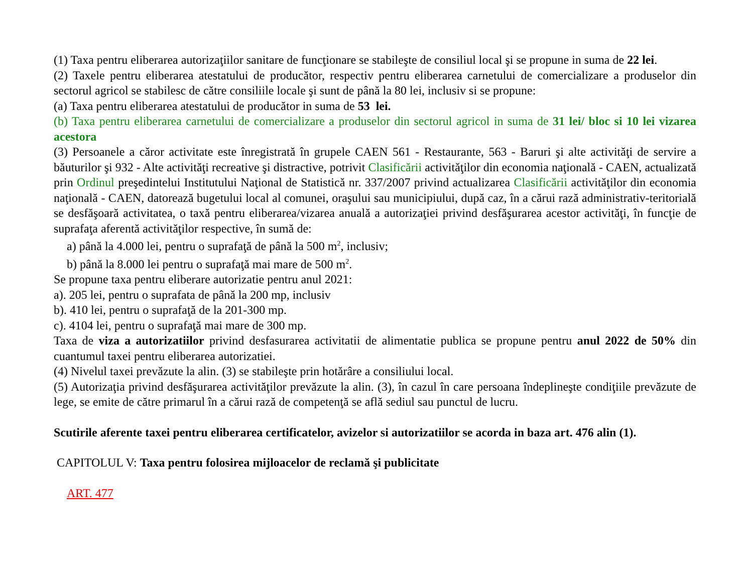(1) Taxa pentru eliberarea autorizaţiilor sanitare de funcţionare se stabileşte de consiliul local şi se propune in suma de 22 lei.
(2) Taxele pentru eliberarea atestatului de producător, respectiv pentru eliberarea carnetului de comercializare a produselor din sectorul agricol se stabilesc de către consiliile locale şi sunt de până la 80 lei, inclusiv si se propune:
(a) Taxa pentru eliberarea atestatului de producător in suma de 53 lei.
(b) Taxa pentru eliberarea carnetului de comercializare a produselor din sectorul agricol in suma de 31 lei/ bloc si 10 lei vizarea acestora
(3) Persoanele a căror activitate este înregistrată în grupele CAEN 561 - Restaurante, 563 - Baruri şi alte activităţi de servire a băuturilor şi 932 - Alte activităţi recreative şi distractive, potrivit Clasificării activităţilor din economia naţională - CAEN, actualizată prin Ordinul preşedintelui Institutului Naţional de Statistică nr. 337/2007 privind actualizarea Clasificării activităţilor din economia naţională - CAEN, datorează bugetului local al comunei, oraşului sau municipiului, după caz, în a cărui rază administrativ-teritorială se desfăşoară activitatea, o taxă pentru eliberarea/vizarea anuală a autorizaţiei privind desfăşurarea acestor activităţi, în funcţie de suprafaţa aferentă activităţilor respective, în sumă de:
a) până la 4.000 lei, pentru o suprafaţă de până la 500 m<sup>2</sup>, inclusiv;
b) până la 8.000 lei pentru o suprafaţă mai mare de 500 m<sup>2</sup>.
Se propune taxa pentru eliberare autorizatie pentru anul 2021:
a). 205 lei, pentru o suprafata de până la 200 mp, inclusiv
b). 410 lei, pentru o suprafaţă de la 201-300 mp.
c). 4104 lei, pentru o suprafaţă mai mare de 300 mp.
Taxa de viza a autorizatiilor privind desfasurarea activitatii de alimentatie publica se propune pentru anul 2022 de 50% din cuantumul taxei pentru eliberarea autorizatiei.
(4) Nivelul taxei prevăzute la alin. (3) se stabileşte prin hotărâre a consiliului local.
(5) Autorizaţia privind desfăşurarea activităţilor prevăzute la alin. (3), în cazul în care persoana îndeplineşte condiţiile prevăzute de lege, se emite de către primarul în a cărui rază de competenţă se află sediul sau punctul de lucru.
Scutirile aferente taxei pentru eliberarea certificatelor, avizelor si autorizatiilor se acorda in baza art. 476 alin (1).
CAPITOLUL V: Taxa pentru folosirea mijloacelor de reclamă şi publicitate
ART. 477